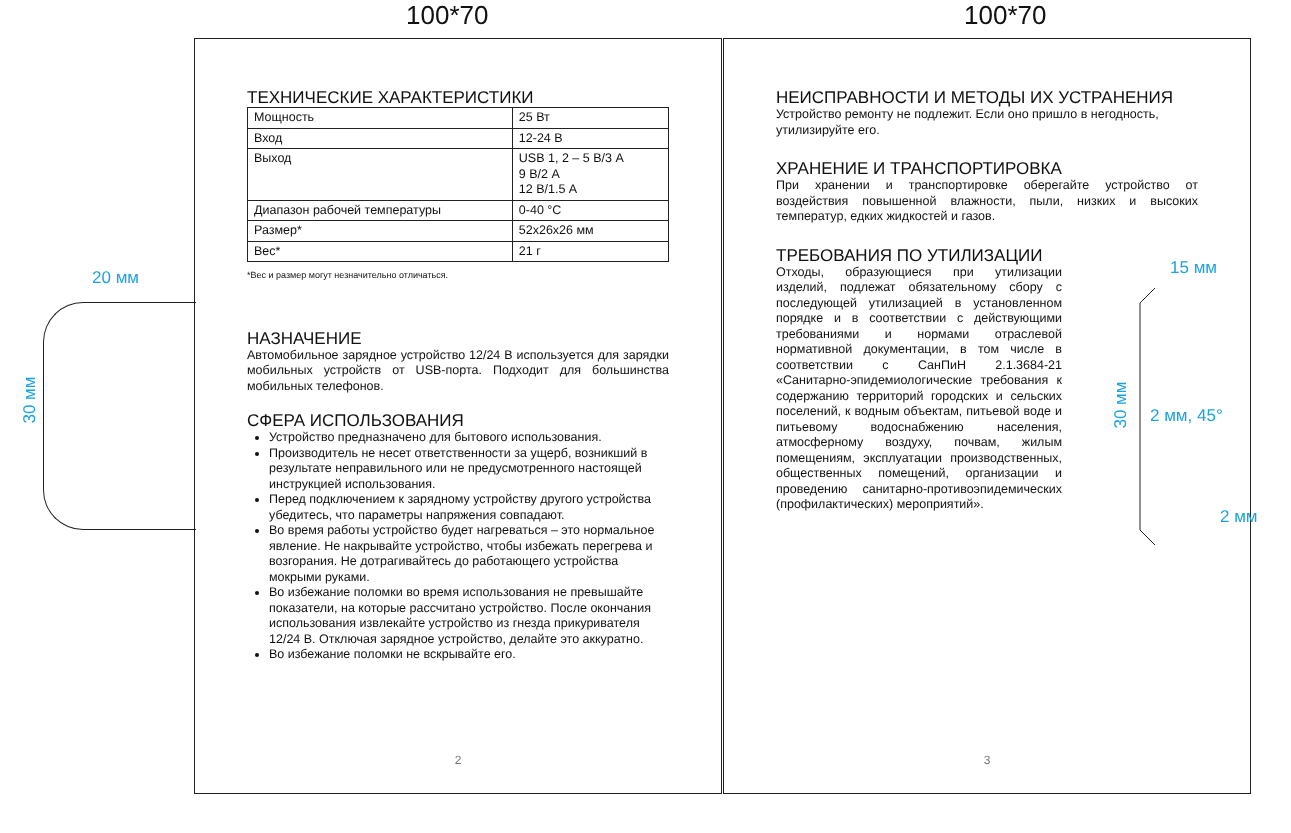100*70 100*70
20 мм
30 мм
ТЕХНИЧЕСКИЕ ХАРАКТЕРИСТИКИ
| Мощность | 25 Вт |
| Вход | 12-24 В |
| Выход | USB 1, 2 – 5 В/3 А 9 В/2 А 12 В/1.5 А |
| Диапазон рабочей температуры | 0-40 °С |
| Размер* | 52х26х26 мм |
| Вес* | 21 г |
*Вес и размер могут незначительно отличаться.
НАЗНАЧЕНИЕ
Автомобильное зарядное устройство 12/24 В используется для зарядки мобильных устройств от USB-порта. Подходит для большинства мобильных телефонов.
СФЕРА ИСПОЛЬЗОВАНИЯ
Устройство предназначено для бытового использования.
Производитель не несет ответственности за ущерб, возникший в результате неправильного или не предусмотренного настоящей инструкцией использования.
Перед подключением к зарядному устройству другого устройства убедитесь, что параметры напряжения совпадают.
Во время работы устройство будет нагреваться – это нормальное явление. Не накрывайте устройство, чтобы избежать перегрева и возгорания. Не дотрагивайтесь до работающего устройства мокрыми руками.
Во избежание поломки во время использования не превышайте показатели, на которые рассчитано устройство. После окончания использования извлекайте устройство из гнезда прикуривателя 12/24 В. Отключая зарядное устройство, делайте это аккуратно.
Во избежание поломки не вскрывайте его.
2
НЕИСПРАВНОСТИ И МЕТОДЫ ИХ УСТРАНЕНИЯ
Устройство ремонту не подлежит. Если оно пришло в негодность, утилизируйте его.
ХРАНЕНИЕ И ТРАНСПОРТИРОВКА
При хранении и транспортировке оберегайте устройство от воздействия повышенной влажности, пыли, низких и высоких температур, едких жидкостей и газов.
ТРЕБОВАНИЯ ПО УТИЛИЗАЦИИ
Отходы, образующиеся при утилизации изделий, подлежат обязательному сбору с последующей утилизацией в установленном порядке и в соответствии с действующими требованиями и нормами отраслевой нормативной документации, в том числе в соответствии с СанПиН 2.1.3684-21 «Санитарно-эпидемиологические требования к содержанию территорий городских и сельских поселений, к водным объектам, питьевой воде и питьевому водоснабжению населения, атмосферному воздуху, почвам, жилым помещениям, эксплуатации производственных, общественных помещений, организации и проведению санитарно-противоэпидемических (профилактических) мероприятий».
3
15 мм
30 мм
2 мм, 45°
2 мм